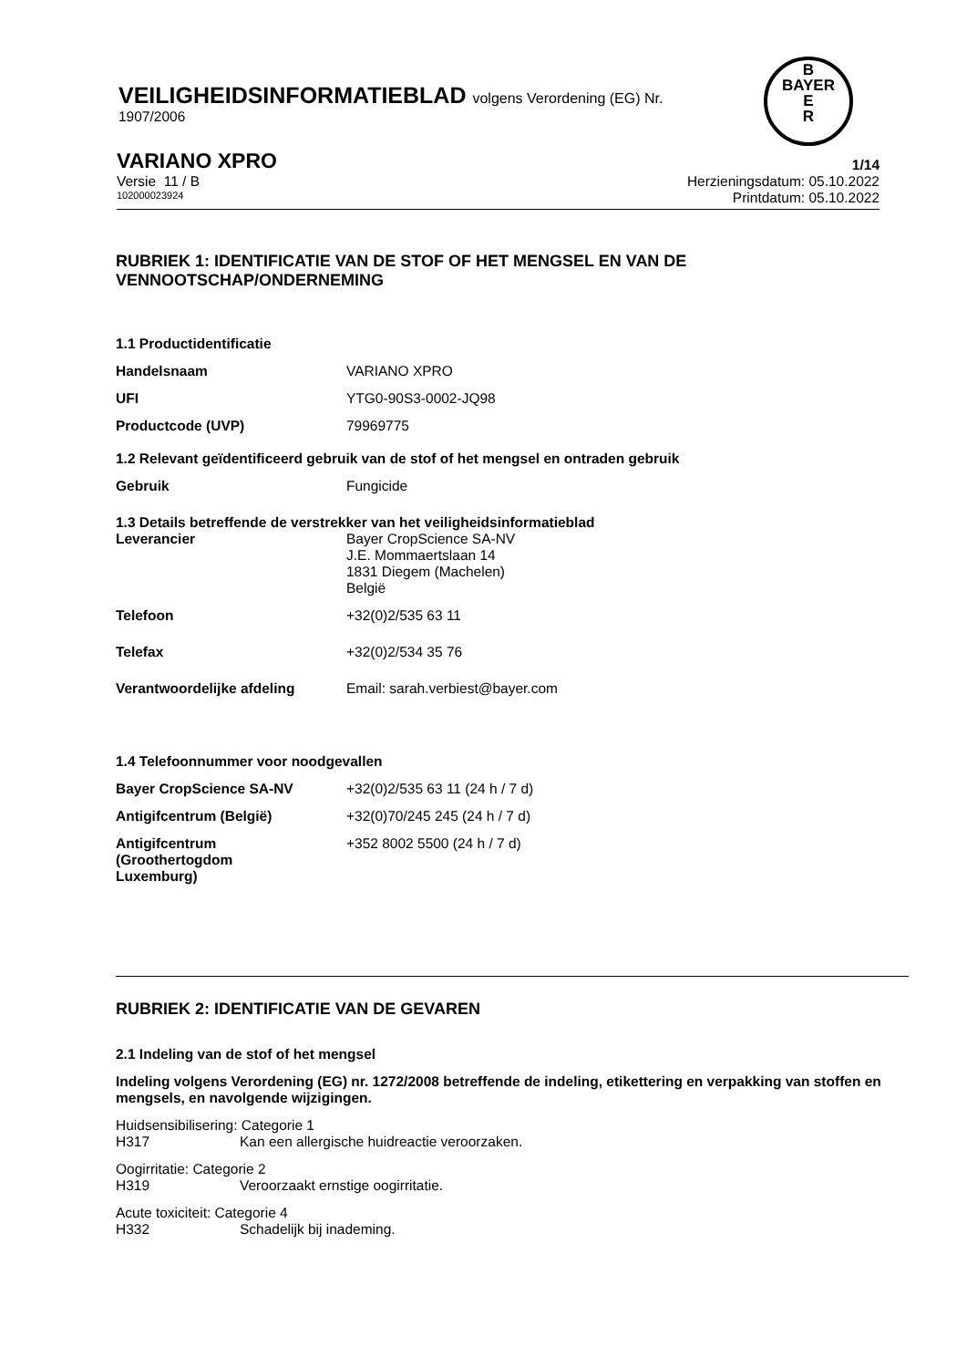VEILIGHEIDSINFORMATIEBLAD volgens Verordening (EG) Nr.
1907/2006
B
BAYER
E
R
VARIANO XPRO
1/14
Versie 11 / B Herzieningsdatum: 05.10.2022
102000023924
Printdatum: 05.10.2022
RUBRIEK 1: IDENTIFICATIE VAN DE STOF OF HET MENGSEL EN VAN DE VENNOOTSCHAP/ONDERNEMING
1.1 Productidentificatie
Handelsnaam VARIANO XPRO
UFI YTG0-90S3-0002-JQ98
Productcode (UVP) 79969775
1.2 Relevant geïdentificeerd gebruik van de stof of het mengsel en ontraden gebruik
Gebruik Fungicide
1.3 Details betreffende de verstrekker van het veiligheidsinformatieblad
Leverancier Bayer CropScience SA-NV
J.E. Mommaertslaan 14
1831 Diegem (Machelen)
België
Telefoon +32(0)2/535 63 11
Telefax +32(0)2/534 35 76
Verantwoordelijke afdeling Email: sarah.verbiest@bayer.com
1.4 Telefoonnummer voor noodgevallen
Bayer CropScience SA-NV +32(0)2/535 63 11 (24 h / 7 d)
Antigifcentrum (België) +32(0)70/245 245 (24 h / 7 d)
Antigifcentrum (Groothertogdom Luxemburg)
+352 8002 5500 (24 h / 7 d)
RUBRIEK 2: IDENTIFICATIE VAN DE GEVAREN
2.1 Indeling van de stof of het mengsel
Indeling volgens Verordening (EG) nr. 1272/2008 betreffende de indeling, etikettering en verpakking van stoffen en mengsels, en navolgende wijzigingen.
Huidsensibilisering: Categorie 1
H317 Kan een allergische huidreactie veroorzaken.
Oogirritatie: Categorie 2
H319 Veroorzaakt ernstige oogirritatie.
Acute toxiciteit: Categorie 4
H332 Schadelijk bij inademing.